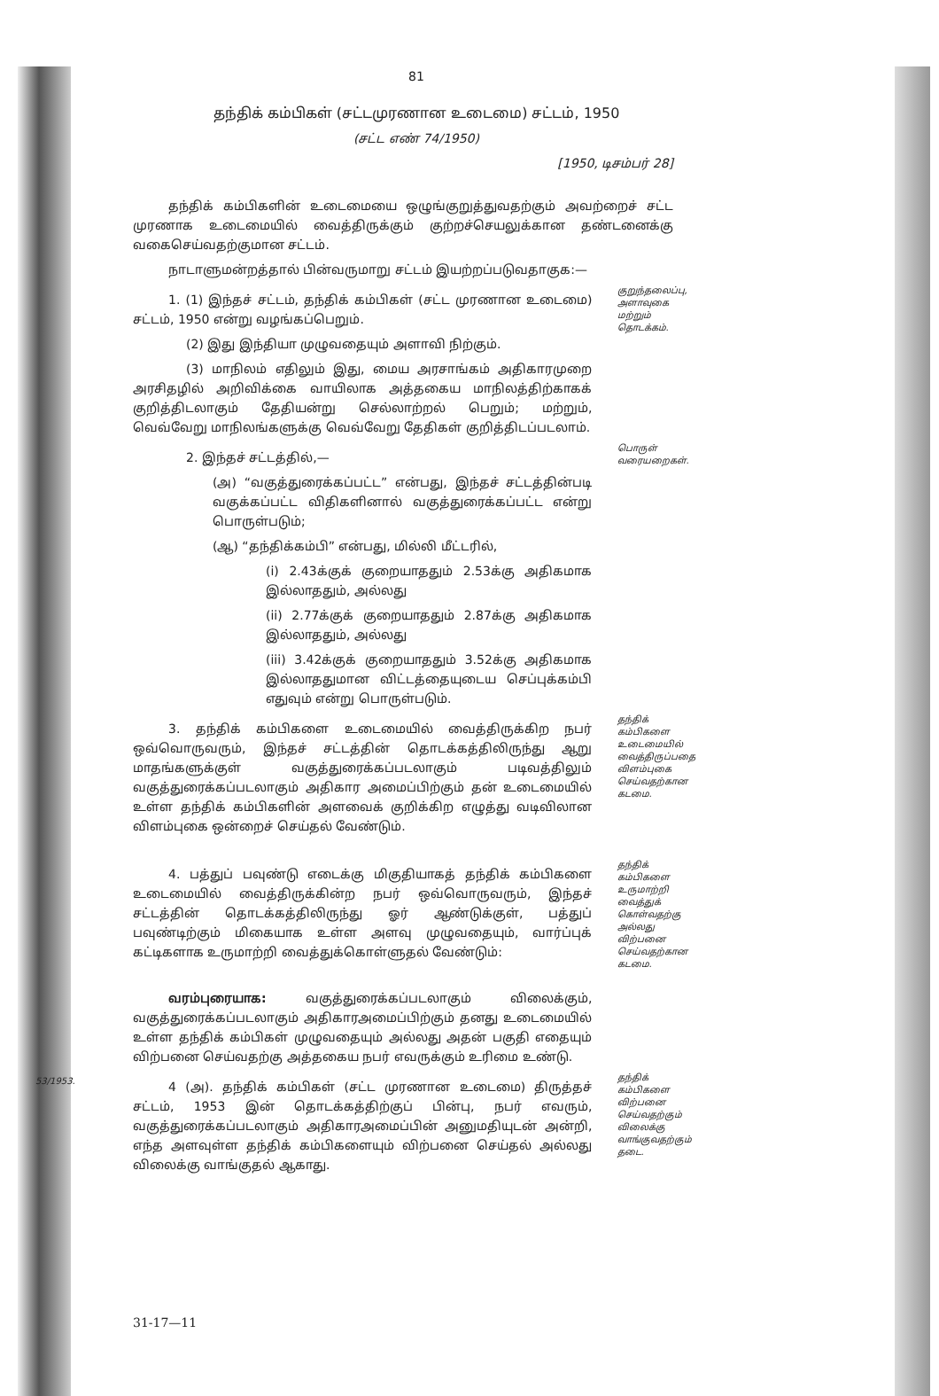81
தந்திக் கம்பிகள் (சட்டமுரணான உடைமை) சட்டம், 1950
(சட்ட எண் 74/1950)
[1950, டிசம்பர் 28]
தந்திக் கம்பிகளின் உடைமையை ஒழுங்குறுத்துவதற்கும் அவற்றைச் சட்ட முரணாக உடைமையில் வைத்திருக்கும் குற்றச்செயலுக்கான தண்டனைக்கு வகைசெய்வதற்குமான சட்டம்.
நாடாளுமன்றத்தால் பின்வருமாறு சட்டம் இயற்றப்படுவதாகுக:—
1. (1) இந்தச் சட்டம், தந்திக் கம்பிகள் (சட்ட முரணான உடைமை) சட்டம், 1950 என்று வழங்கப்பெறும்.
(2) இது இந்தியா முழுவதையும் அளாவி நிற்கும்.
(3) மாநிலம் எதிலும் இது, மைய அரசாங்கம் அதிகாரமுறை அரசிதழில் அறிவிக்கை வாயிலாக அத்தகைய மாநிலத்திற்காகக் குறித்திடலாகும் தேதியன்று செல்லாற்றல் பெறும்; மற்றும், வெவ்வேறு மாநிலங்களுக்கு வெவ்வேறு தேதிகள் குறித்திடப்படலாம்.
குறுந்தலைப்பு, அளாவுகை மற்றும் தொடக்கம்.
2. இந்தச் சட்டத்தில்,—
(அ) “வகுத்துரைக்கப்பட்ட” என்பது, இந்தச் சட்டத்தின்படி வகுக்கப்பட்ட விதிகளினால் வகுத்துரைக்கப்பட்ட என்று பொருள்படும்;
(ஆ) “தந்திக்கம்பி” என்பது, மில்லி மீட்டரில்,
(i) 2.43க்குக் குறையாததும் 2.53க்கு அதிகமாக இல்லாததும், அல்லது
(ii) 2.77க்குக் குறையாததும் 2.87க்கு அதிகமாக இல்லாததும், அல்லது
(iii) 3.42க்குக் குறையாததும் 3.52க்கு அதிகமாக இல்லாததுமான விட்டத்தையுடைய செப்புக்கம்பி எதுவும் என்று பொருள்படும்.
பொருள் வரையறைகள்.
3. தந்திக் கம்பிகளை உடைமையில் வைத்திருக்கிற நபர் ஒவ்வொருவரும், இந்தச் சட்டத்தின் தொடக்கத்திலிருந்து ஆறு மாதங்களுக்குள் வகுத்துரைக்கப்படலாகும் படிவத்திலும் வகுத்துரைக்கப்படலாகும் அதிகார அமைப்பிற்கும் தன் உடைமையில் உள்ள தந்திக் கம்பிகளின் அளவைக் குறிக்கிற எழுத்து வடிவிலான விளம்புகை ஒன்றைச் செய்தல் வேண்டும்.
தந்திக் கம்பிகளை உடைமையில் வைத்திருப்பதை விளம்புகை செய்வதற்கான கடமை.
4. பத்துப் பவுண்டு எடைக்கு மிகுதியாகத் தந்திக் கம்பிகளை உடைமையில் வைத்திருக்கின்ற நபர் ஒவ்வொருவரும், இந்தச் சட்டத்தின் தொடக்கத்திலிருந்து ஓர் ஆண்டுக்குள், பத்துப் பவுண்டிற்கும் மிகையாக உள்ள அளவு முழுவதையும், வார்ப்புக் கட்டிகளாக உருமாற்றி வைத்துக்கொள்ளுதல் வேண்டும்:
வரம்புரையாக: வகுத்துரைக்கப்படலாகும் விலைக்கும், வகுத்துரைக்கப்படலாகும் அதிகாரஅமைப்பிற்கும் தனது உடைமையில் உள்ள தந்திக் கம்பிகள் முழுவதையும் அல்லது அதன் பகுதி எதையும் விற்பனை செய்வதற்கு அத்தகைய நபர் எவருக்கும் உரிமை உண்டு.
தந்திக் கம்பிகளை உருமாற்றி வைத்துக் கொள்வதற்கு அல்லது விற்பனை செய்வதற்கான கடமை.
53/1953.
4 (அ). தந்திக் கம்பிகள் (சட்ட முரணான உடைமை) திருத்தச் சட்டம், 1953 இன் தொடக்கத்திற்குப் பின்பு, நபர் எவரும், வகுத்துரைக்கப்படலாகும் அதிகாரஅமைப்பின் அனுமதியுடன் அன்றி, எந்த அளவுள்ள தந்திக் கம்பிகளையும் விற்பனை செய்தல் அல்லது விலைக்கு வாங்குதல் ஆகாது.
தந்திக் கம்பிகளை விற்பனை செய்வதற்கும் விலைக்கு வாங்குவதற்கும் தடை.
31-17—11